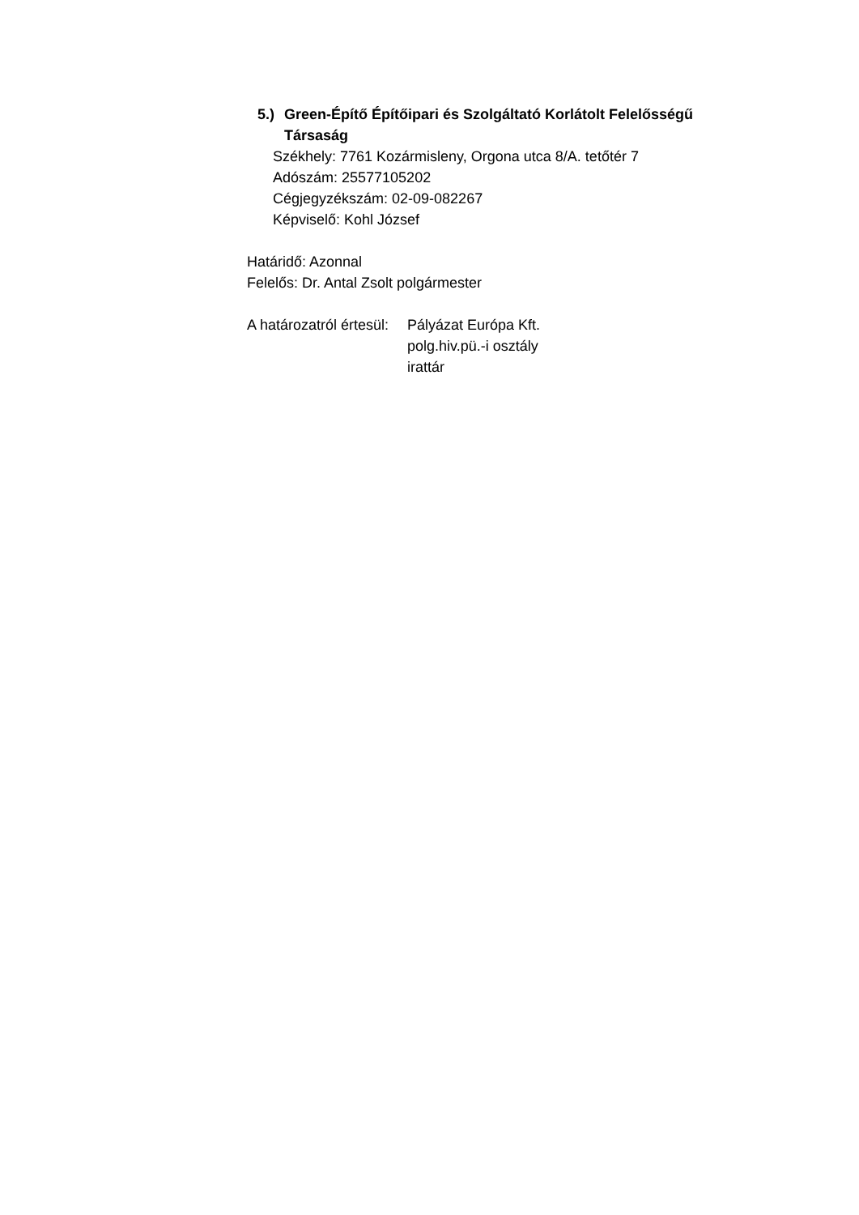5.) Green-Építő Építőipari és Szolgáltató Korlátolt Felelősségű Társaság
Székhely: 7761 Kozármisleny, Orgona utca 8/A. tetőtér 7
Adószám: 25577105202
Cégjegyzékszám: 02-09-082267
Képviselő: Kohl József
Határidő: Azonnal
Felelős: Dr. Antal Zsolt polgármester
A határozatról értesül: Pályázat Európa Kft.
polg.hiv.pü.-i osztály
irattár